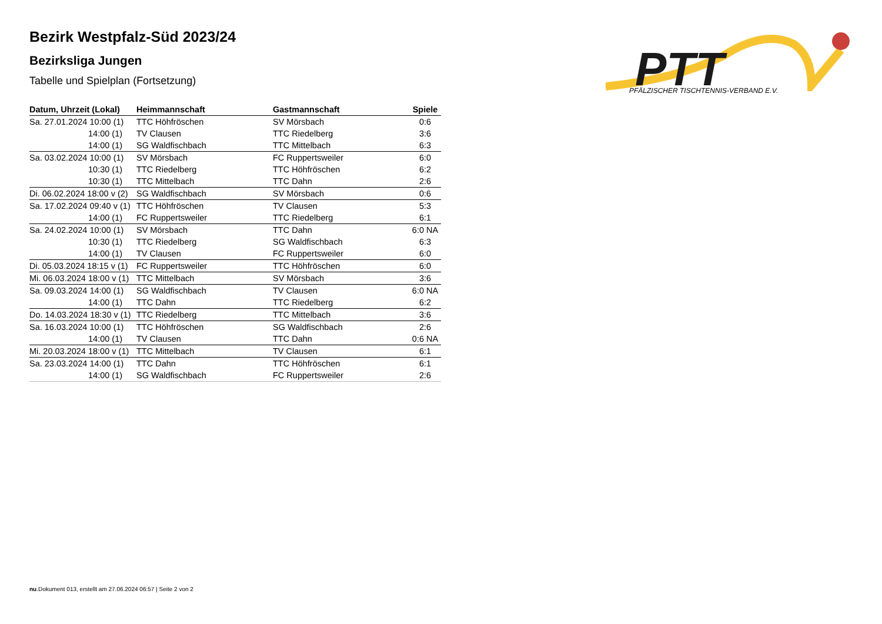PTT
PFÄLZISCHER TISCHTENNIS-VERBAND E.V.
Bezirk Westpfalz-Süd 2023/24
Bezirksliga Jungen
Tabelle und Spielplan (Fortsetzung)
| Datum, Uhrzeit (Lokal) | Heimmannschaft | Gastmannschaft | Spiele |
| --- | --- | --- | --- |
| Sa. 27.01.2024 10:00 (1) | TTC Höhfröschen | SV Mörsbach | 0:6 |
| 14:00 (1) | TV Clausen | TTC Riedelberg | 3:6 |
| 14:00 (1) | SG Waldfischbach | TTC Mittelbach | 6:3 |
| Sa. 03.02.2024 10:00 (1) | SV Mörsbach | FC Ruppertsweiler | 6:0 |
| 10:30 (1) | TTC Riedelberg | TTC Höhfröschen | 6:2 |
| 10:30 (1) | TTC Mittelbach | TTC Dahn | 2:6 |
| Di. 06.02.2024 18:00 v (2) | SG Waldfischbach | SV Mörsbach | 0:6 |
| Sa. 17.02.2024 09:40 v (1) | TTC Höhfröschen | TV Clausen | 5:3 |
| 14:00 (1) | FC Ruppertsweiler | TTC Riedelberg | 6:1 |
| Sa. 24.02.2024 10:00 (1) | SV Mörsbach | TTC Dahn | 6:0 NA |
| 10:30 (1) | TTC Riedelberg | SG Waldfischbach | 6:3 |
| 14:00 (1) | TV Clausen | FC Ruppertsweiler | 6:0 |
| Di. 05.03.2024 18:15 v (1) | FC Ruppertsweiler | TTC Höhfröschen | 6:0 |
| Mi. 06.03.2024 18:00 v (1) | TTC Mittelbach | SV Mörsbach | 3:6 |
| Sa. 09.03.2024 14:00 (1) | SG Waldfischbach | TV Clausen | 6:0 NA |
| 14:00 (1) | TTC Dahn | TTC Riedelberg | 6:2 |
| Do. 14.03.2024 18:30 v (1) | TTC Riedelberg | TTC Mittelbach | 3:6 |
| Sa. 16.03.2024 10:00 (1) | TTC Höhfröschen | SG Waldfischbach | 2:6 |
| 14:00 (1) | TV Clausen | TTC Dahn | 0:6 NA |
| Mi. 20.03.2024 18:00 v (1) | TTC Mittelbach | TV Clausen | 6:1 |
| Sa. 23.03.2024 14:00 (1) | TTC Dahn | TTC Höhfröschen | 6:1 |
| 14:00 (1) | SG Waldfischbach | FC Ruppertsweiler | 2:6 |
nu.Dokument 013, erstellt am 27.06.2024 06:57 | Seite 2 von 2